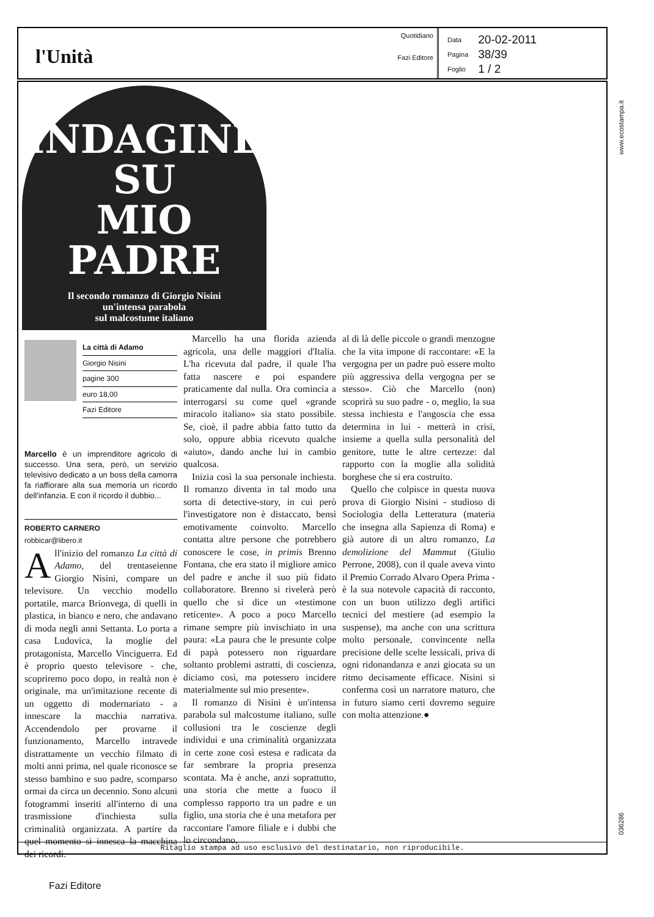l'Unità
Quotidiano
Fazi Editore
| Data | 20-02-2011 |
| Pagina | 38/39 |
| Foglio | 1 / 2 |
INDAGINE
SU
MIO
PADRE
Il secondo romanzo di Giorgio Nisini
un'intensa parabola
sul malcostume italiano
La città di Adamo
Giorgio Nisini
pagine 300
euro 18,00
Fazi Editore
Marcello è un imprenditore agricolo di successo. Una sera, però, un servizio televisivo dedicato a un boss della camorra fa riaffiorare alla sua memoria un ricordo dell'infanzia. E con il ricordo il dubbio...
ROBERTO CARNERO
robbicar@libero.it
All'inizio del romanzo La città di Adamo, del trentaseienne Giorgio Nisini, compare un televisore. Un vecchio modello portatile, marca Brionvega, di quelli in plastica, in bianco e nero, che andavano di moda negli anni Settanta. Lo porta a casa Ludovica, la moglie del protagonista, Marcello Vinciguerra. Ed è proprio questo televisore - che, scopriremo poco dopo, in realtà non è originale, ma un'imitazione recente di un oggetto di modernariato - a innescare la macchia narrativa. Accendendolo per provarne il funzionamento, Marcello intravede distrattamente un vecchio filmato di molti anni prima, nel quale riconosce se stesso bambino e suo padre, scomparso ormai da circa un decennio. Sono alcuni fotogrammi inseriti all'interno di una trasmissione d'inchiesta sulla criminalità organizzata. A partire da quel momento si innesca la macchina dei ricordi.
Marcello ha una florida azienda agricola, una delle maggiori d'Italia. L'ha ricevuta dal padre, il quale l'ha fatta nascere e poi espandere praticamente dal nulla. Ora comincia a interrogarsi su come quel «grande miracolo italiano» sia stato possibile. Se, cioè, il padre abbia fatto tutto da solo, oppure abbia ricevuto qualche «aiuto», dando anche lui in cambio qualcosa.
Inizia così la sua personale inchiesta. Il romanzo diventa in tal modo una sorta di detective-story, in cui però l'investigatore non è distaccato, bensì emotivamente coinvolto. Marcello contatta altre persone che potrebbero conoscere le cose, in primis Brenno Fontana, che era stato il migliore amico del padre e anche il suo più fidato collaboratore. Brenno si rivelerà però quello che si dice un «testimone reticente». A poco a poco Marcello rimane sempre più invischiato in una paura: «La paura che le presunte colpe di papà potessero non riguardare soltanto problemi astratti, di coscienza, diciamo così, ma potessero incidere materialmente sul mio presente».
Il romanzo di Nisini è un'intensa parabola sul malcostume italiano, sulle collusioni tra le coscienze degli individui e una criminalità organizzata in certe zone così estesa e radicata da far sembrare la propria presenza scontata. Ma è anche, anzi soprattutto, una storia che mette a fuoco il complesso rapporto tra un padre e un figlio, una storia che è una metafora per raccontare l'amore filiale e i dubbi che lo circondano,
al di là delle piccole o grandi menzogne che la vita impone di raccontare: «E la vergogna per un padre può essere molto più aggressiva della vergogna per se stesso». Ciò che Marcello (non) scoprirà su suo padre - o, meglio, la sua stessa inchiesta e l'angoscia che essa determina in lui - metterà in crisi, insieme a quella sulla personalità del genitore, tutte le altre certezze: dal rapporto con la moglie alla solidità borghese che si era costruito.
Quello che colpisce in questa nuova prova di Giorgio Nisini - studioso di Sociologia della Letteratura (materia che insegna alla Sapienza di Roma) e già autore di un altro romanzo, La demolizione del Mammut (Giulio Perrone, 2008), con il quale aveva vinto il Premio Corrado Alvaro Opera Prima - è la sua notevole capacità di racconto, con un buon utilizzo degli artifici tecnici del mestiere (ad esempio la suspense), ma anche con una scrittura molto personale, convincente nella precisione delle scelte lessicali, priva di ogni ridonandanza e anzi giocata su un ritmo decisamente efficace. Nisini si conferma così un narratore maturo, che in futuro siamo certi dovremo seguire con molta attenzione.●
www.ecostampa.it
036286
Ritaglio stampa ad uso esclusivo del destinatario, non riproducibile.
Fazi Editore